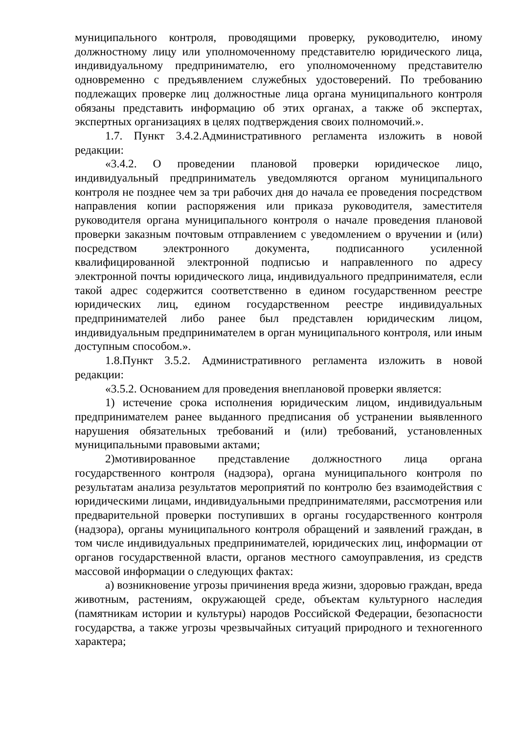муниципального контроля, проводящими проверку, руководителю, иному должностному лицу или уполномоченному представителю юридического лица, индивидуальному предпринимателю, его уполномоченному представителю одновременно с предъявлением служебных удостоверений. По требованию подлежащих проверке лиц должностные лица органа муниципального контроля обязаны представить информацию об этих органах, а также об экспертах, экспертных организациях в целях подтверждения своих полномочий.».
1.7. Пункт 3.4.2.Административного регламента изложить в новой редакции:
«3.4.2. О проведении плановой проверки юридическое лицо, индивидуальный предприниматель уведомляются органом муниципального контроля не позднее чем за три рабочих дня до начала ее проведения посредством направления копии распоряжения или приказа руководителя, заместителя руководителя органа муниципального контроля о начале проведения плановой проверки заказным почтовым отправлением с уведомлением о вручении и (или) посредством электронного документа, подписанного усиленной квалифицированной электронной подписью и направленного по адресу электронной почты юридического лица, индивидуального предпринимателя, если такой адрес содержится соответственно в едином государственном реестре юридических лиц, едином государственном реестре индивидуальных предпринимателей либо ранее был представлен юридическим лицом, индивидуальным предпринимателем в орган муниципального контроля, или иным доступным способом.».
1.8.Пункт 3.5.2. Административного регламента изложить в новой редакции:
«3.5.2. Основанием для проведения внеплановой проверки является:
1) истечение срока исполнения юридическим лицом, индивидуальным предпринимателем ранее выданного предписания об устранении выявленного нарушения обязательных требований и (или) требований, установленных муниципальными правовыми актами;
2)мотивированное представление должностного лица органа государственного контроля (надзора), органа муниципального контроля по результатам анализа результатов мероприятий по контролю без взаимодействия с юридическими лицами, индивидуальными предпринимателями, рассмотрения или предварительной проверки поступивших в органы государственного контроля (надзора), органы муниципального контроля обращений и заявлений граждан, в том числе индивидуальных предпринимателей, юридических лиц, информации от органов государственной власти, органов местного самоуправления, из средств массовой информации о следующих фактах:
а) возникновение угрозы причинения вреда жизни, здоровью граждан, вреда животным, растениям, окружающей среде, объектам культурного наследия (памятникам истории и культуры) народов Российской Федерации, безопасности государства, а также угрозы чрезвычайных ситуаций природного и техногенного характера;